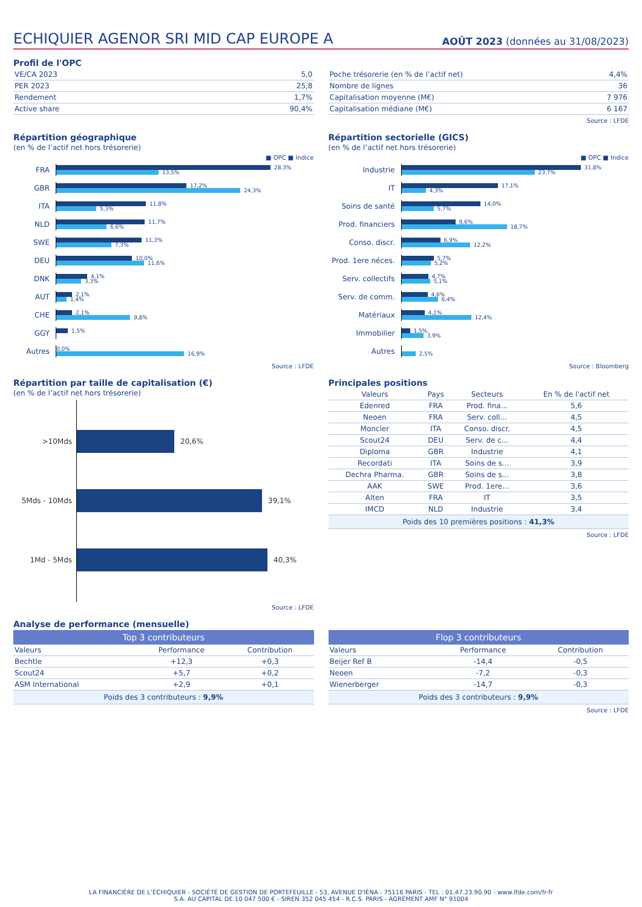ECHIQUIER AGENOR SRI MID CAP EUROPE A
AOÛT 2023 (données au 31/08/2023)
Profil de l'OPC
| VE/CA 2023 | 5,0 |
| PER 2023 | 25,8 |
| Rendement | 1,7% |
| Active share | 90,4% |
| Poche trésorerie (en % de l’actif net) | 4,4% |
| Nombre de lignes | 36 |
| Capitalisation moyenne (M€) | 7 976 |
| Capitalisation médiane (M€) | 6 167 |
Source : LFDE
Répartition géographique
(en % de l’actif net hors trésorerie)
■ OPC ■ Indice
FRA
28,3%
13,5%
GBR
17,2%
24,3%
ITA
11,8%
5,3%
NLD
11,7%
6,6%
SWE
11,3%
7,3%
DEU
10,0%
11,6%
DNK
4,1%
3,3%
AUT
2,1%
1,4%
CHE
2,1%
9,8%
GGY
1,5%
Autres
0,0%
16,9%
Source : LFDE
Répartition sectorielle (GICS)
(en % de l’actif net hors trésorerie)
■ OPC ■ Indice
Industrie
31,8%
23,7%
IT
17,1%
4,3%
Soins de santé
14,0%
5,7%
Prod. financiers
9,6%
18,7%
Conso. discr.
6,9%
12,2%
Prod. 1ere néces.
5,7%
5,2%
Serv. collectifs
4,7%
5,1%
Serv. de comm.
4,6%
6,4%
Matériaux
4,1%
12,4%
Immobilier
1,5%
3,9%
Autres
2,5%
Source : Bloomberg
Répartition par taille de capitalisation (€)
(en % de l’actif net hors trésorerie)
>10Mds 20,6%
5Mds - 10Mds 39,1%
1Md - 5Mds 40,3%
Source : LFDE
Principales positions
| Valeurs | Pays | Secteurs | En % de l'actif net |
| --- | --- | --- | --- |
| Edenred | FRA | Prod. fina... | 5,6 |
| Neoen | FRA | Serv. coll... | 4,5 |
| Moncler | ITA | Conso. discr. | 4,5 |
| Scout24 | DEU | Serv. de c... | 4,4 |
| Diploma | GBR | Industrie | 4,1 |
| Recordati | ITA | Soins de s... | 3,9 |
| Dechra Pharma. | GBR | Soins de s... | 3,8 |
| AAK | SWE | Prod. 1ere... | 3,6 |
| Alten | FRA | IT | 3,5 |
| IMCD | NLD | Industrie | 3,4 |
| Poids des 10 premières positions : 41,3% | | | |
Source : LFDE
Analyse de performance (mensuelle)
Top 3 contributeurs
| Valeurs | Performance | Contribution |
| --- | --- | --- |
| Bechtle | +12,3 | +0,3 |
| Scout24 | +5,7 | +0,2 |
| ASM International | +2,9 | +0,1 |
| Poids des 3 contributeurs : 9,9% | | |
Flop 3 contributeurs
| Valeurs | Performance | Contribution |
| --- | --- | --- |
| Beijer Ref B | -14,4 | -0,5 |
| Neoen | -7,2 | -0,3 |
| Wienerberger | -14,7 | -0,3 |
| Poids des 3 contributeurs : 9,9% | | |
Source : LFDE
LA FINANCIÈRE DE L’ÉCHIQUIER - SOCIÉTÉ DE GESTION DE PORTEFEUILLE - 53, AVENUE D'IÉNA - 75116 PARIS - TEL : 01.47.23.90.90 - www.lfde.com/fr-fr
S.A. AU CAPITAL DE 10 047 500 € - SIREN 352 045 454 - R.C.S. PARIS - AGRÉMENT AMF N° 91004